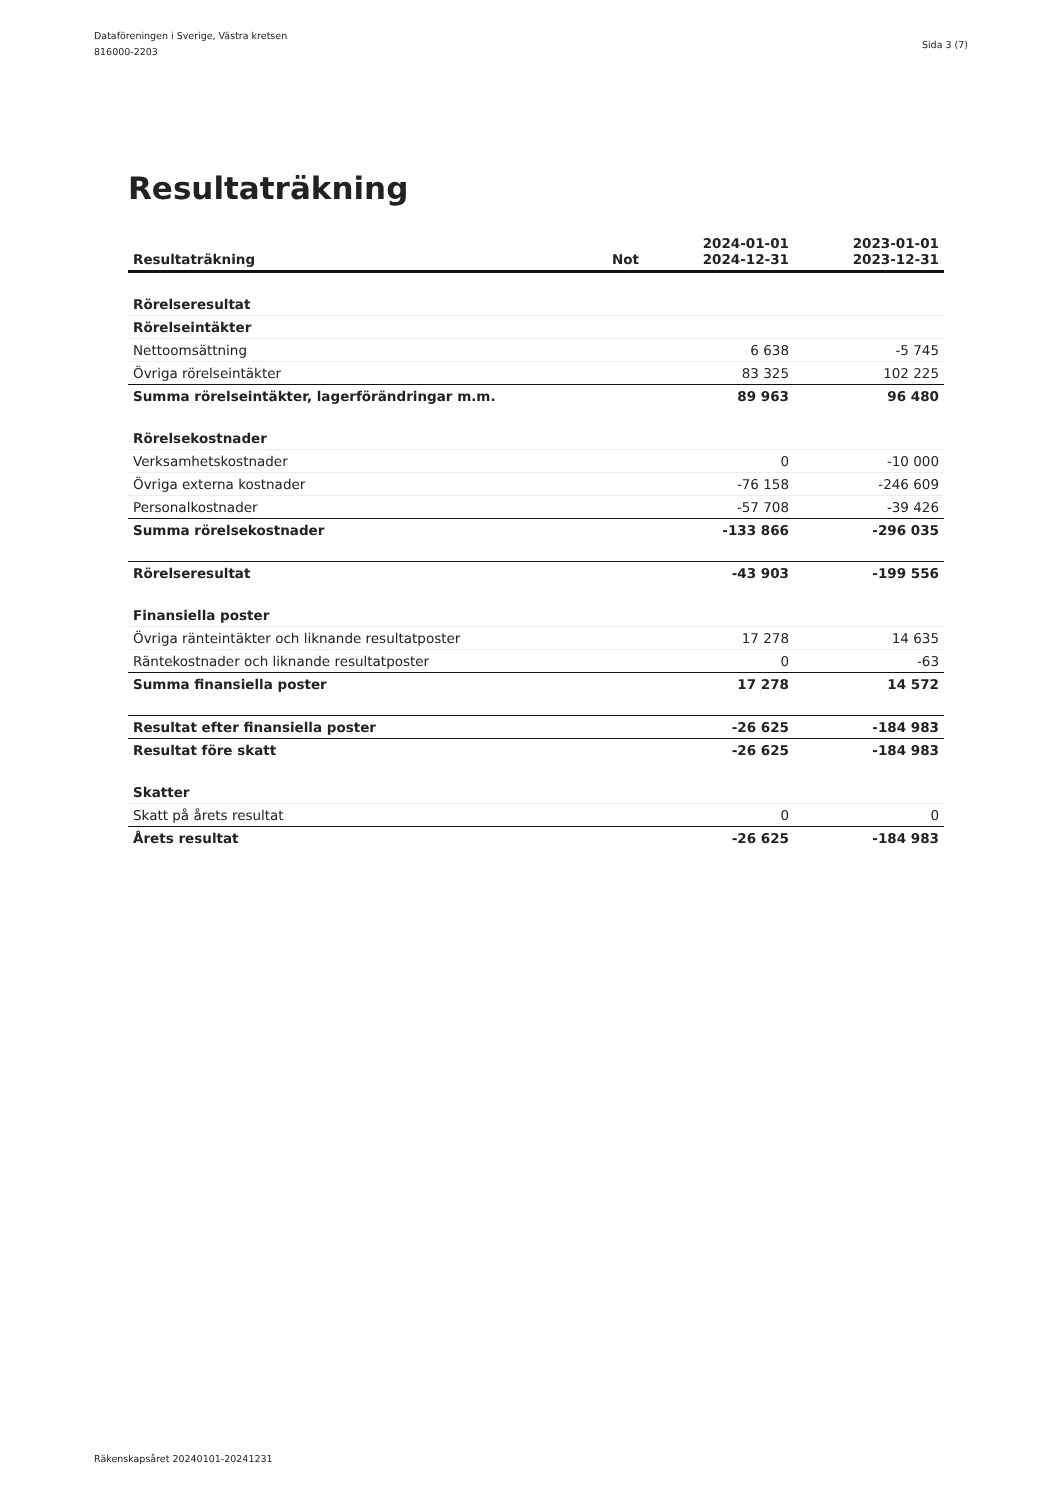Dataföreningen i Sverige, Västra kretsen
816000-2203
Sida 3 (7)
Resultaträkning
| Resultaträkning | Not | 2024-01-01 2024-12-31 | 2023-01-01 2023-12-31 |
| --- | --- | --- | --- |
| Rörelseresultat | | | |
| Rörelseintäkter | | | |
| Nettoomsättning | | 6 638 | -5 745 |
| Övriga rörelseintäkter | | 83 325 | 102 225 |
| Summa rörelseintäkter, lagerförändringar m.m. | | 89 963 | 96 480 |
| Rörelsekostnader | | | |
| Verksamhetskostnader | | 0 | -10 000 |
| Övriga externa kostnader | | -76 158 | -246 609 |
| Personalkostnader | | -57 708 | -39 426 |
| Summa rörelsekostnader | | -133 866 | -296 035 |
| Rörelseresultat | | -43 903 | -199 556 |
| Finansiella poster | | | |
| Övriga ränteintäkter och liknande resultatposter | | 17 278 | 14 635 |
| Räntekostnader och liknande resultatposter | | 0 | -63 |
| Summa finansiella poster | | 17 278 | 14 572 |
| Resultat efter finansiella poster | | -26 625 | -184 983 |
| Resultat före skatt | | -26 625 | -184 983 |
| Skatter | | | |
| Skatt på årets resultat | | 0 | 0 |
| Årets resultat | | -26 625 | -184 983 |
Räkenskapsåret 20240101-20241231